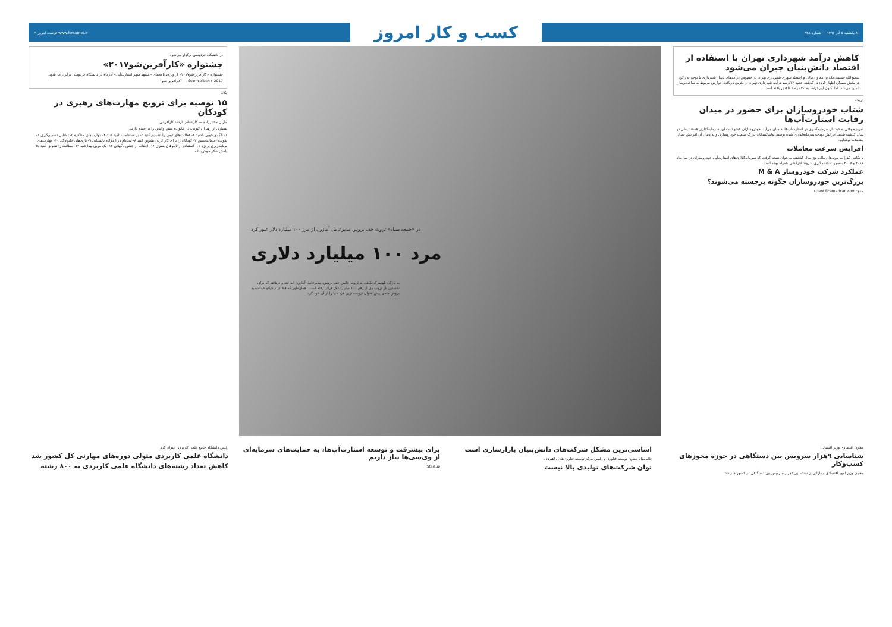۸ یکشنبه ۵ آذر ۱۳۹۶ — شماره ۹۳۸ کسب و کار امروز www.forsatnet.ir فرصت امروز ۹
کاهش درآمد شهرداری تهران با استفاده از اقتصاد دانش‌بنیان جبران می‌شود
سمیع‌الله حسینی‌مکارم، معاون مالی و اقتصاد شهری شهرداری تهران در خصوص درآمدهای پایدار شهرداری با توجه به رکود در بخش مسکن اظهار کرد: در گذشته حدود ۷۲درصد درآمد شهرداری تهران از طریق دریافت عوارض مربوط به ساخت‌وساز تامین می‌شد، اما اکنون این درآمد به ۴۰ درصد کاهش یافته است.
دریچه
شتاب خودروسازان برای حضور در میدان رقابت استارت‌آپ‌ها
امروزه وقتی صحبت از سرمایه‌گذاری در استارت‌آپ‌ها به میان می‌آید، خودروسازان عضو ثابت این سرمایه‌گذاری هستند. طی دو سال گذشته شاهد افزایش بودجه سرمایه‌گذاری شده توسط تولیدکنندگان بزرگ صنعت خودروسازی و به دنبال آن افزایش تعداد معاملات بوده‌ایم.
افزایش سرعت معاملات
با نگاهی گذرا به پیوندهای مالی پنج سال گذشته، می‌توان نتیجه گرفت که سرمایه‌گذاری‌های استارت‌آپی خودروسازان در سال‌های ۲۰۱۶ و ۲۰۱۷ به‌صورت چشمگیری با روند افزایشی همراه بوده است.
عملکرد شرکت خودروساز M & A
بزرگ‌ترین خودروسازان چگونه برجسته می‌شوند؟
منبع: scientificamerican.com
مرد ۱۰۰ میلیارد دلاری
در «جمعه سیاه» ثروت جف بزوس مدیرعامل آمازون از مرز ۱۰۰ میلیارد دلار عبور کرد
به تازگی بلومبرگ نگاهی به ثروت خالص جف بزوس، مدیرعامل آمازون انداخته و دریافته که برای نخستین بار ثروت وی از رقم ۱۰۰ میلیارد دلار فراتر رفته است. همان‌طور که قبلا در دیجیاتو خوانده‌اید بزوس چندی پیش عنوان ثروتمندترین فرد دنیا را از آن خود کرد.
در دانشگاه فردوسی برگزار می‌شود
جشنواره «کارآفرین‌شو۲۰۱۷»
جشنواره «کارآفرین‌شو۲۰۱۷» از ویژه‌برنامه‌های «مشهد شهر استارت‌آپی» آذرماه در دانشگاه فردوسی برگزار می‌شود.
ScienceTech+ 2017 — "کارآفرین شو"
نگاه
۱۵ توصیه برای ترویج مهارت‌های رهبری در کودکان
مارال مختارزاده — کارشناس ارشد کارآفرینی
بسیاری از رهبران کنونی، در خانواده نقش والدین را بر عهده دارند.
۱- الگوی خوبی باشید ۲- فعالیت‌های تیمی را تشویق کنید ۳- بر استقامت تاکید کنید ۴- مهارت‌های مذاکره ۵- توانایی تصمیم‌گیری ۶- تقویت اعتمادبه‌نفس ۷- کودکان را برای کار کردن تشویق کنید ۸- ثبت‌نام در اردوگاه تابستانی ۹- بازی‌های خانوادگی ۱۰- مهارت‌های برنامه‌ریزی پروژه ۱۱- استفاده از تابلوهای بصری ۱۲- اجتناب از جشن ناگهانی ۱۳- یک مربی پیدا کنید ۱۴- مطالعه را تشویق کنید ۱۵- یادش تفکر خوش‌بینانه
معاون اقتصادی وزیر اقتصاد:
شناسایی ۹هزار سرویس بین دستگاهی در حوزه مجوزهای کسب‌وکار
معاون وزیر امور اقتصادی و دارایی از شناسایی ۹هزار سرویس بین دستگاهی در کشور خبر داد.
اساسی‌ترین مشکل شرکت‌های دانش‌بنیان بازارسازی است
قائم‌مقام معاون توسعه فناوری و رئیس مرکز توسعه فناوری‌های راهبردی.
توان شرکت‌های تولیدی بالا نیست
برای پیشرفت و توسعه استارت‌آپ‌ها، به حمایت‌های سرمایه‌ای از وی‌سی‌ها نیاز داریم
Startup
رئیس دانشگاه جامع علمی کاربردی عنوان کرد
دانشگاه علمی کاربردی متولی دوره‌های مهارتی کل کشور شد
کاهش تعداد رشته‌های دانشگاه علمی کاربردی به ۸۰۰ رشته